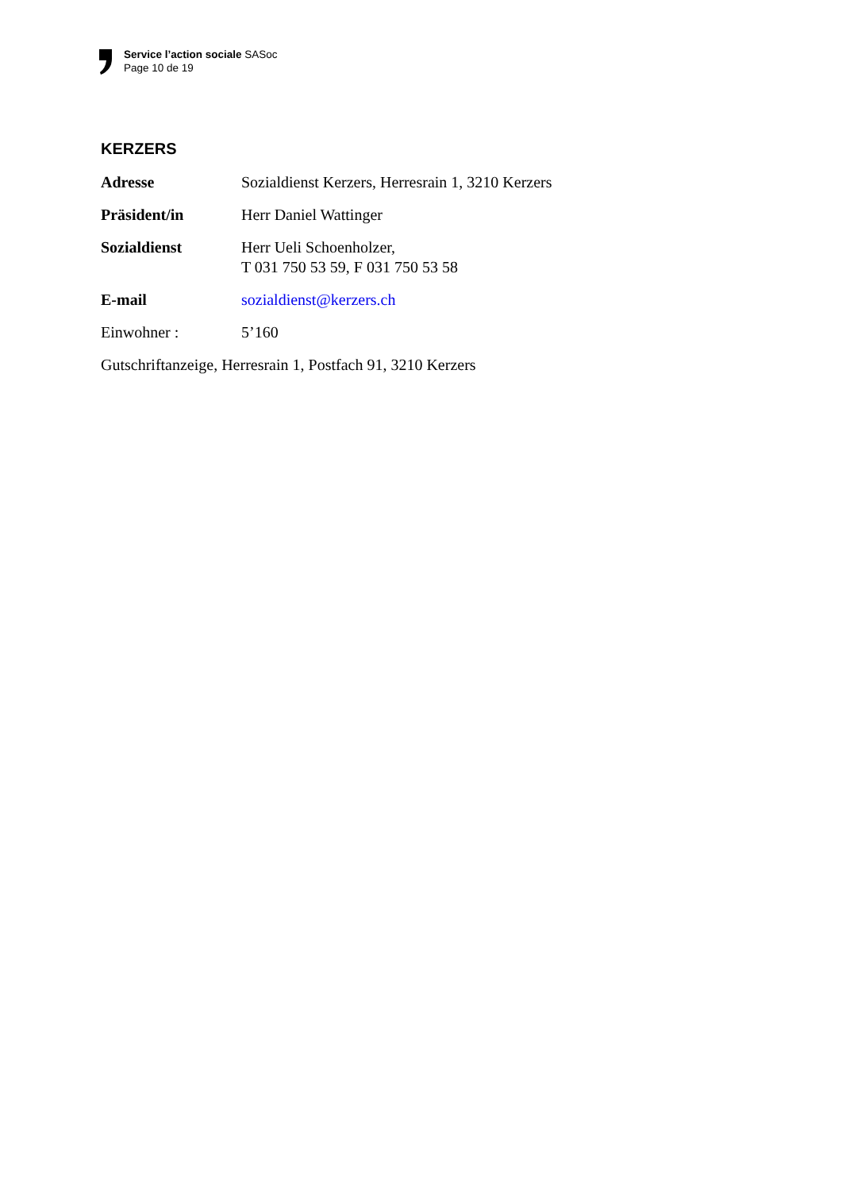Service l’action sociale SASoc
Page 10 de 19
KERZERS
Adresse Sozialdienst Kerzers, Herresrain 1, 3210 Kerzers
Präsident/in Herr Daniel Wattinger
Sozialdienst Herr Ueli Schoenholzer,
T 031 750 53 59, F 031 750 53 58
E-mail sozialdienst@kerzers.ch
Einwohner : 5’160
Gutschriftanzeige, Herresrain 1, Postfach 91, 3210 Kerzers